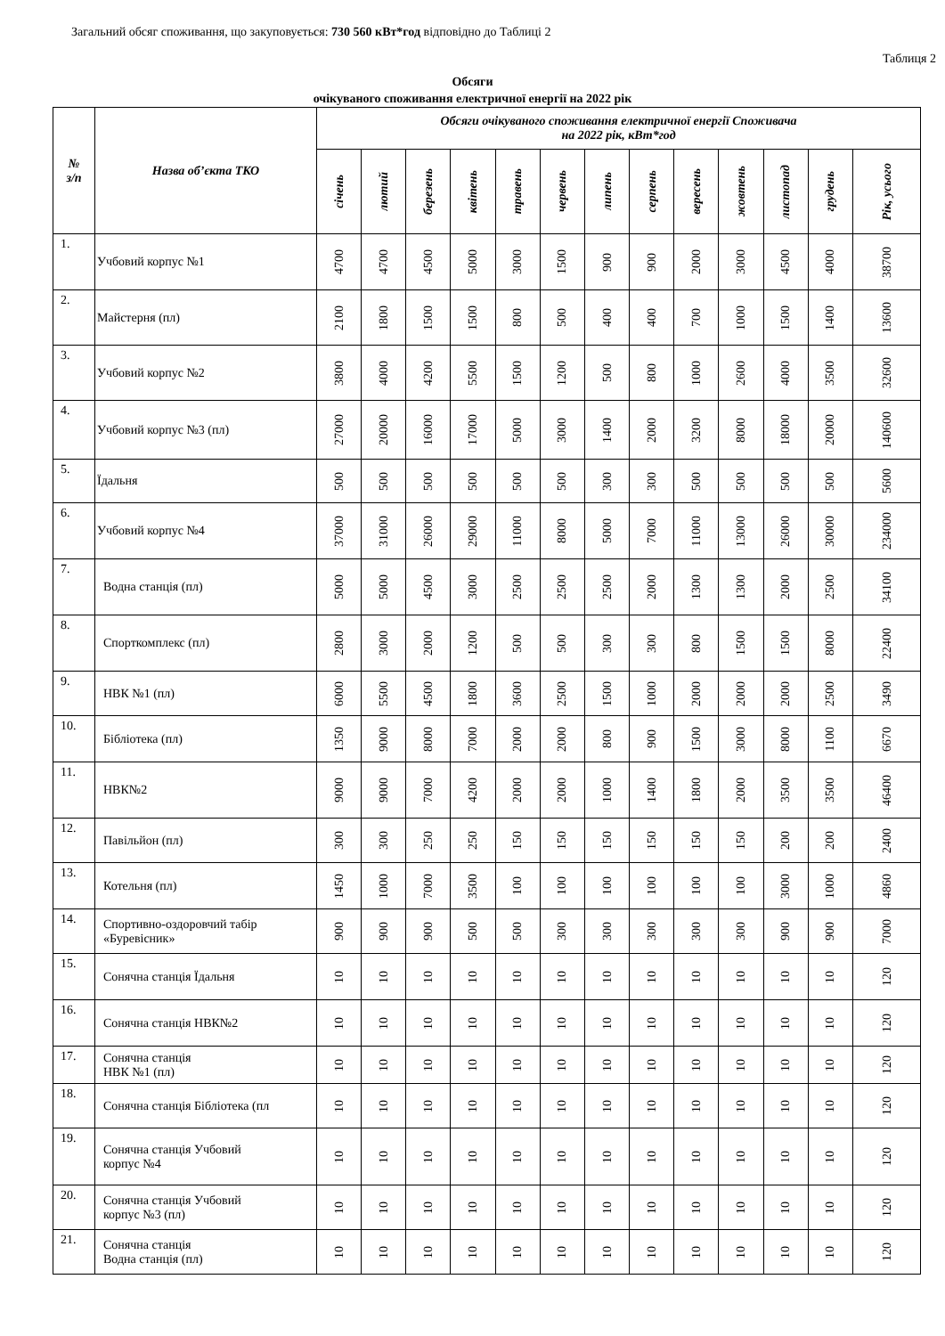Загальний обсяг споживання, що закуповується: 730 560 кВт*год відповідно до Таблиці 2
Таблиця 2
Обсяги
очікуваного споживання електричної енергії на 2022 рік
| № з/п | Назва об’єкта ТКО | Обсяги очікуваного споживання електричної енергії Споживача на 2022 рік, кВт*год | | | | | | | | | | | | |
| --- | --- | --- | --- | --- | --- | --- | --- | --- | --- | --- | --- | --- | --- | --- |
| | | січень | лютий | березень | квітень | травень | червень | липень | серпень | вересень | жовтень | листопад | грудень | Рік, усього |
| 1. | Учбовий корпус №1 | 4700 | 4700 | 4500 | 5000 | 3000 | 1500 | 900 | 900 | 2000 | 3000 | 4500 | 4000 | 38700 |
| 2. | Майстерня (пл) | 2100 | 1800 | 1500 | 1500 | 800 | 500 | 400 | 400 | 700 | 1000 | 1500 | 1400 | 13600 |
| 3. | Учбовий корпус №2 | 3800 | 4000 | 4200 | 5500 | 1500 | 1200 | 500 | 800 | 1000 | 2600 | 4000 | 3500 | 32600 |
| 4. | Учбовий корпус №3 (пл) | 27000 | 20000 | 16000 | 17000 | 5000 | 3000 | 1400 | 2000 | 3200 | 8000 | 18000 | 20000 | 140600 |
| 5. | Їдальня | 500 | 500 | 500 | 500 | 500 | 500 | 300 | 300 | 500 | 500 | 500 | 500 | 5600 |
| 6. | Учбовий корпус №4 | 37000 | 31000 | 26000 | 29000 | 11000 | 8000 | 5000 | 7000 | 11000 | 13000 | 26000 | 30000 | 234000 |
| 7. | Водна станція (пл) | 5000 | 5000 | 4500 | 3000 | 2500 | 2500 | 2500 | 2000 | 1300 | 1300 | 2000 | 2500 | 34100 |
| 8. | Спорткомплекс (пл) | 2800 | 3000 | 2000 | 1200 | 500 | 500 | 300 | 300 | 800 | 1500 | 1500 | 8000 | 22400 |
| 9. | НВК №1 (пл) | 6000 | 5500 | 4500 | 1800 | 3600 | 2500 | 1500 | 1000 | 2000 | 2000 | 2000 | 2500 | 3490 |
| 10. | Бібліотека (пл) | 1350 | 9000 | 8000 | 7000 | 2000 | 2000 | 800 | 900 | 1500 | 3000 | 8000 | 1100 | 6670 |
| 11. | НВК№2 | 9000 | 9000 | 7000 | 4200 | 2000 | 2000 | 1000 | 1400 | 1800 | 2000 | 3500 | 3500 | 46400 |
| 12. | Павільйон (пл) | 300 | 300 | 250 | 250 | 150 | 150 | 150 | 150 | 150 | 150 | 200 | 200 | 2400 |
| 13. | Котельня (пл) | 1450 | 1000 | 7000 | 3500 | 100 | 100 | 100 | 100 | 100 | 100 | 3000 | 1000 | 4860 |
| 14. | Спортивно-оздоровчий табір «Буревісник» | 900 | 900 | 900 | 500 | 500 | 300 | 300 | 300 | 300 | 300 | 900 | 900 | 7000 |
| 15. | Сонячна станція Їдальня | 10 | 10 | 10 | 10 | 10 | 10 | 10 | 10 | 10 | 10 | 10 | 10 | 120 |
| 16. | Сонячна станція НВК№2 | 10 | 10 | 10 | 10 | 10 | 10 | 10 | 10 | 10 | 10 | 10 | 10 | 120 |
| 17. | Сонячна станція НВК №1 (пл) | 10 | 10 | 10 | 10 | 10 | 10 | 10 | 10 | 10 | 10 | 10 | 10 | 120 |
| 18. | Сонячна станція Бібліотека (пл | 10 | 10 | 10 | 10 | 10 | 10 | 10 | 10 | 10 | 10 | 10 | 10 | 120 |
| 19. | Сонячна станція Учбовий корпус №4 | 10 | 10 | 10 | 10 | 10 | 10 | 10 | 10 | 10 | 10 | 10 | 10 | 120 |
| 20. | Сонячна станція Учбовий корпус №3 (пл) | 10 | 10 | 10 | 10 | 10 | 10 | 10 | 10 | 10 | 10 | 10 | 10 | 120 |
| 21. | Сонячна станція Водна станція (пл) | 10 | 10 | 10 | 10 | 10 | 10 | 10 | 10 | 10 | 10 | 10 | 10 | 120 |